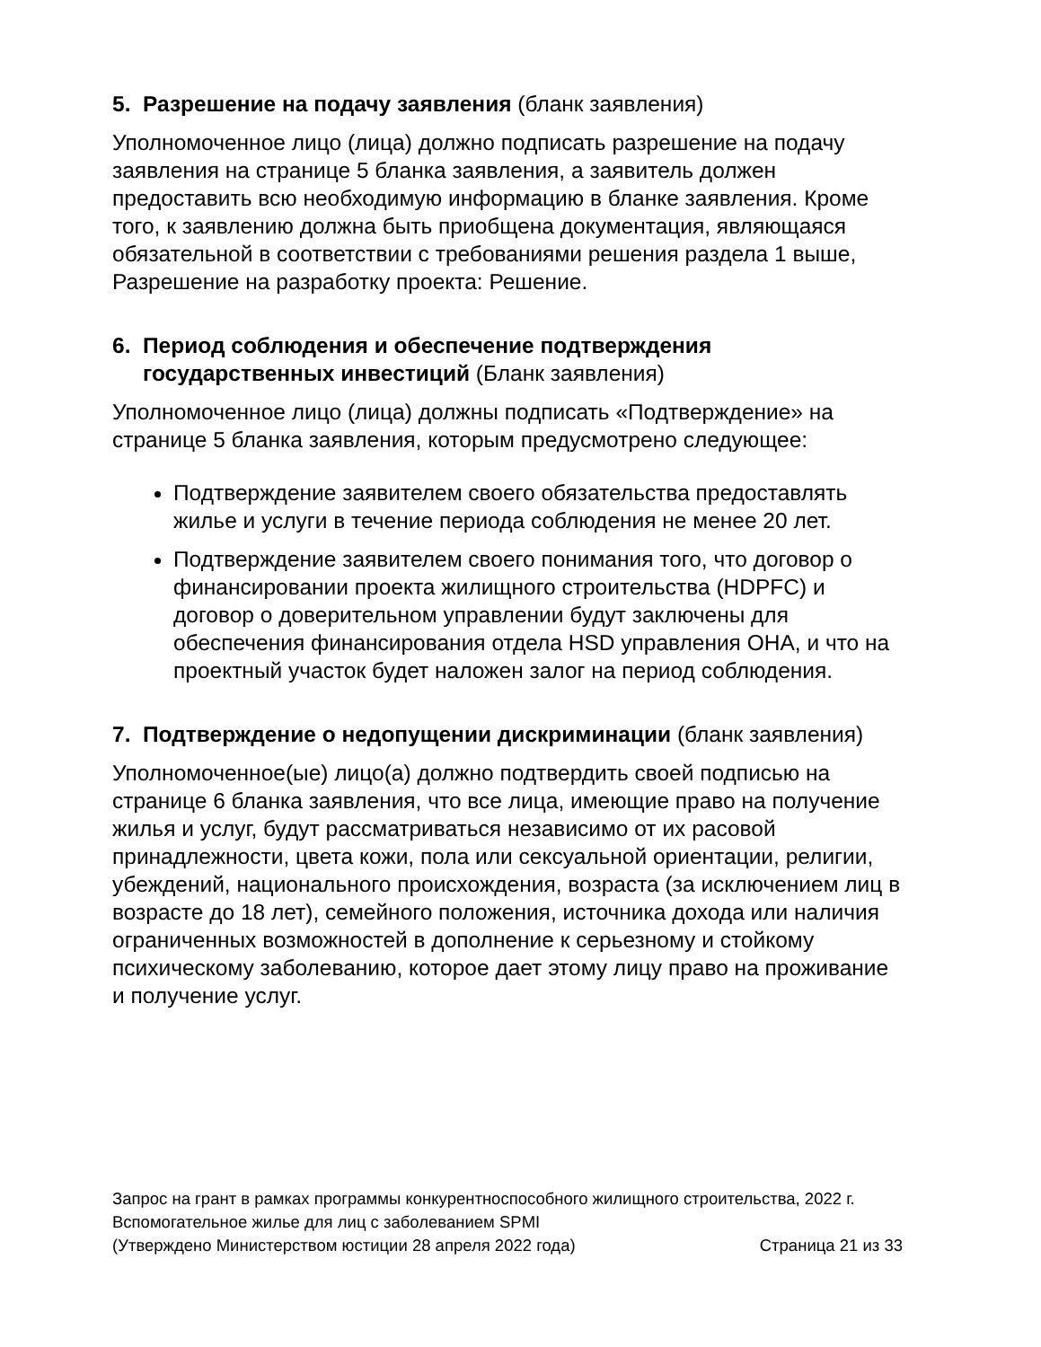5. Разрешение на подачу заявления (бланк заявления)
Уполномоченное лицо (лица) должно подписать разрешение на подачу заявления на странице 5 бланка заявления, а заявитель должен предоставить всю необходимую информацию в бланке заявления. Кроме того, к заявлению должна быть приобщена документация, являющаяся обязательной в соответствии с требованиями решения раздела 1 выше, Разрешение на разработку проекта: Решение.
6. Период соблюдения и обеспечение подтверждения государственных инвестиций (Бланк заявления)
Уполномоченное лицо (лица) должны подписать «Подтверждение» на странице 5 бланка заявления, которым предусмотрено следующее:
Подтверждение заявителем своего обязательства предоставлять жилье и услуги в течение периода соблюдения не менее 20 лет.
Подтверждение заявителем своего понимания того, что договор о финансировании проекта жилищного строительства (HDPFC) и договор о доверительном управлении будут заключены для обеспечения финансирования отдела HSD управления OHA, и что на проектный участок будет наложен залог на период соблюдения.
7. Подтверждение о недопущении дискриминации (бланк заявления)
Уполномоченное(ые) лицо(а) должно подтвердить своей подписью на странице 6 бланка заявления, что все лица, имеющие право на получение жилья и услуг, будут рассматриваться независимо от их расовой принадлежности, цвета кожи, пола или сексуальной ориентации, религии, убеждений, национального происхождения, возраста (за исключением лиц в возрасте до 18 лет), семейного положения, источника дохода или наличия ограниченных возможностей в дополнение к серьезному и стойкому психическому заболеванию, которое дает этому лицу право на проживание и получение услуг.
Запрос на грант в рамках программы конкурентноспособного жилищного строительства, 2022 г.
Вспомогательное жилье для лиц с заболеванием SPMI
(Утверждено Министерством юстиции 28 апреля 2022 года) Страница 21 из 33